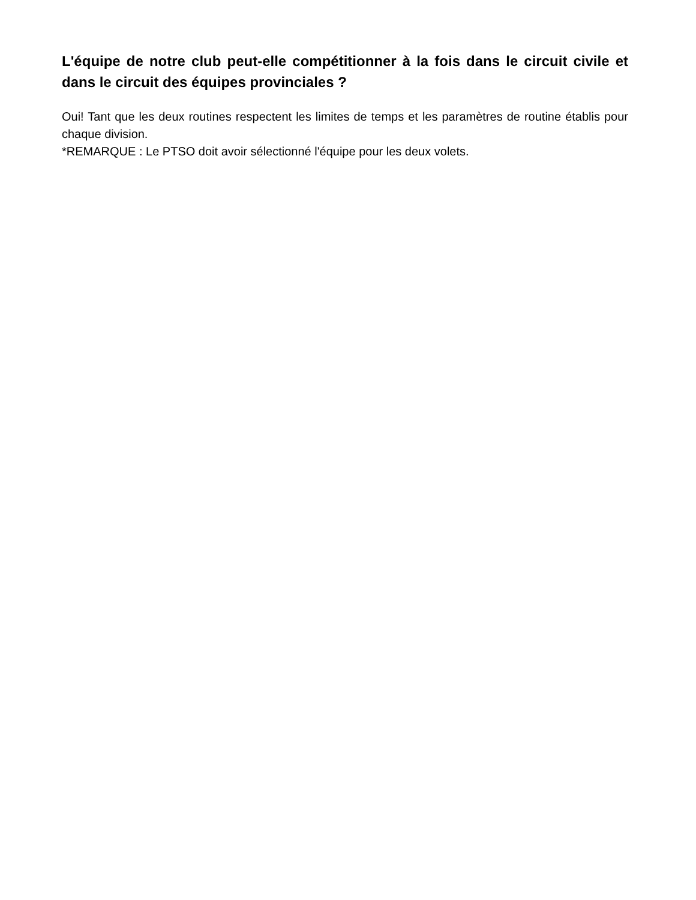L'équipe de notre club peut-elle compétitionner à la fois dans le circuit civile et dans le circuit des équipes provinciales ?
Oui! Tant que les deux routines respectent les limites de temps et les paramètres de routine établis pour chaque division.
*REMARQUE : Le PTSO doit avoir sélectionné l'équipe pour les deux volets.